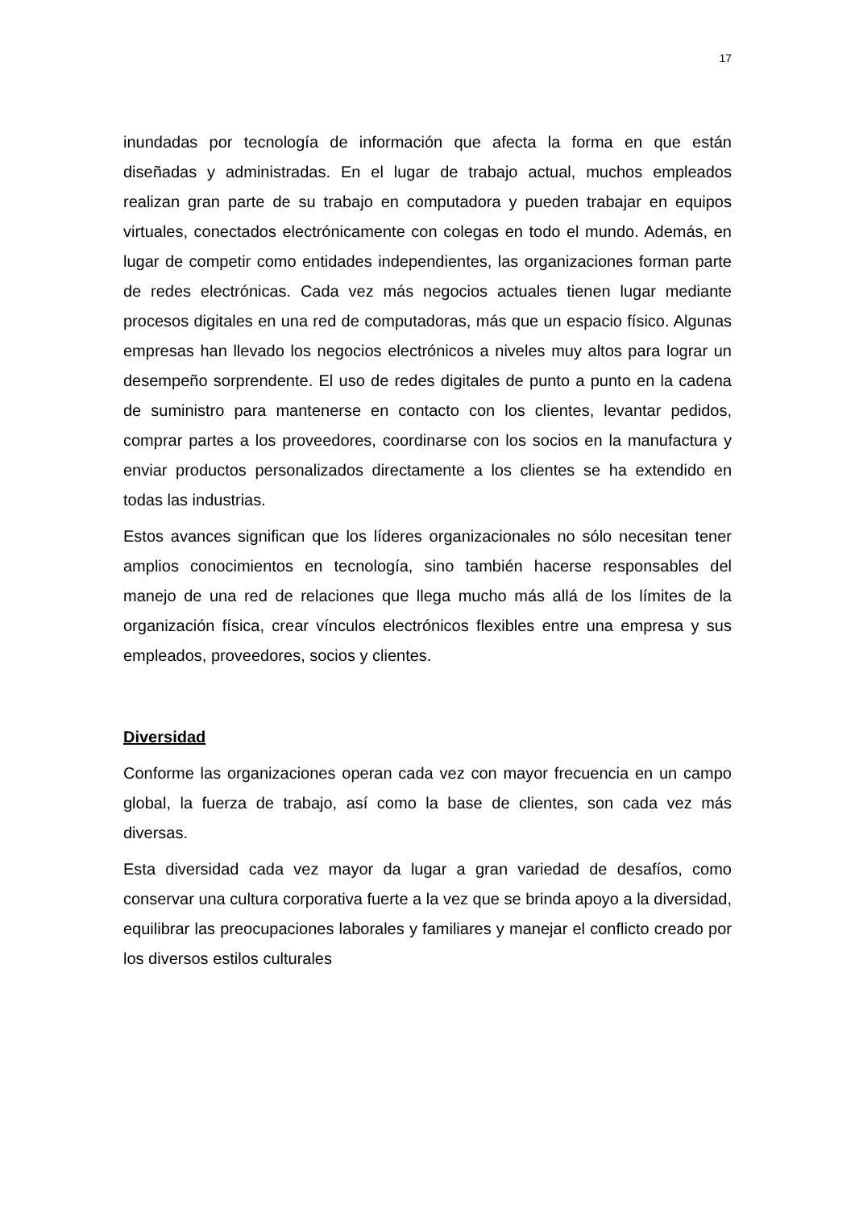17
inundadas por tecnología de información que afecta la forma en que están diseñadas y administradas. En el lugar de trabajo actual, muchos empleados realizan gran parte de su trabajo en computadora y pueden trabajar en equipos virtuales, conectados electrónicamente con colegas en todo el mundo. Además, en lugar de competir como entidades independientes, las organizaciones forman parte de redes electrónicas. Cada vez más negocios actuales tienen lugar mediante procesos digitales en una red de computadoras, más que un espacio físico. Algunas empresas han llevado los negocios electrónicos a niveles muy altos para lograr un desempeño sorprendente. El uso de redes digitales de punto a punto en la cadena de suministro para mantenerse en contacto con los clientes, levantar pedidos, comprar partes a los proveedores, coordinarse con los socios en la manufactura y enviar productos personalizados directamente a los clientes se ha extendido en todas las industrias.
Estos avances significan que los líderes organizacionales no sólo necesitan tener amplios conocimientos en tecnología, sino también hacerse responsables del manejo de una red de relaciones que llega mucho más allá de los límites de la organización física, crear vínculos electrónicos flexibles entre una empresa y sus empleados, proveedores, socios y clientes.
Diversidad
Conforme las organizaciones operan cada vez con mayor frecuencia en un campo global, la fuerza de trabajo, así como la base de clientes, son cada vez más diversas.
Esta diversidad cada vez mayor da lugar a gran variedad de desafíos, como conservar una cultura corporativa fuerte a la vez que se brinda apoyo a la diversidad, equilibrar las preocupaciones laborales y familiares y manejar el conflicto creado por los diversos estilos culturales